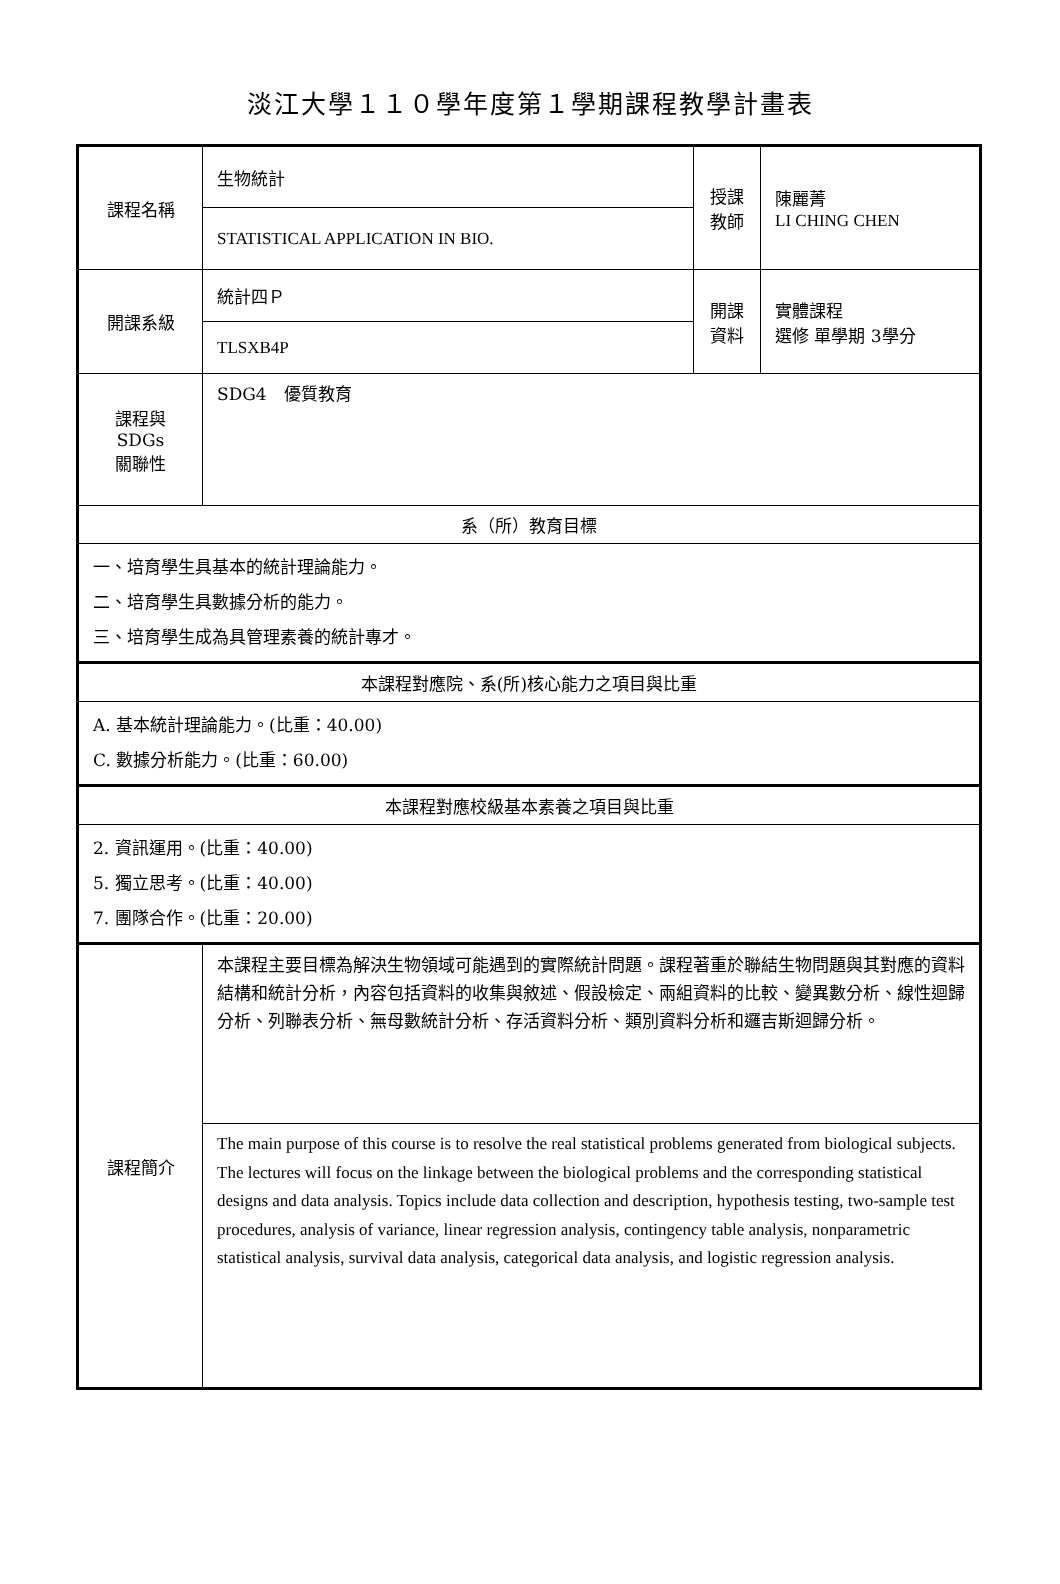淡江大學１１０學年度第１學期課程教學計畫表
| 課程名稱 | 生物統計 | 授課 教師 | 陳麗菁 LI CHING CHEN |
| | STATISTICAL APPLICATION IN BIO. | | |
| 開課系級 | 統計四Ｐ | 開課 資料 | 實體課程 選修 單學期 3學分 |
| | TLSXB4P | | |
| 課程與SDGs 關聯性 | SDG4 優質教育 | | |
| 系（所）教育目標 | | | |
| 一、培育學生具基本的統計理論能力。 二、培育學生具數據分析的能力。 三、培育學生成為具管理素養的統計專才。 | | | |
| 本課程對應院、系(所)核心能力之項目與比重 | | | |
| A. 基本統計理論能力。(比重：40.00) C. 數據分析能力。(比重：60.00) | | | |
| 本課程對應校級基本素養之項目與比重 | | | |
| 2. 資訊運用。(比重：40.00) 5. 獨立思考。(比重：40.00) 7. 團隊合作。(比重：20.00) | | | |
| 課程簡介 | 本課程主要目標為解決生物領域可能遇到的實際統計問題。課程著重於聯結生物問題與其對應的資料結構和統計分析，內容包括資料的收集與敘述、假設檢定、兩組資料的比較、變異數分析、線性迴歸分析、列聯表分析、無母數統計分析、存活資料分析、類別資料分析和邏吉斯迴歸分析。 | | |
| | The main purpose of this course is to resolve the real statistical problems generated from biological subjects. The lectures will focus on the linkage between the biological problems and the corresponding statistical designs and data analysis. Topics include data collection and description, hypothesis testing, two-sample test procedures, analysis of variance, linear regression analysis, contingency table analysis, nonparametric statistical analysis, survival data analysis, categorical data analysis, and logistic regression analysis. | | |